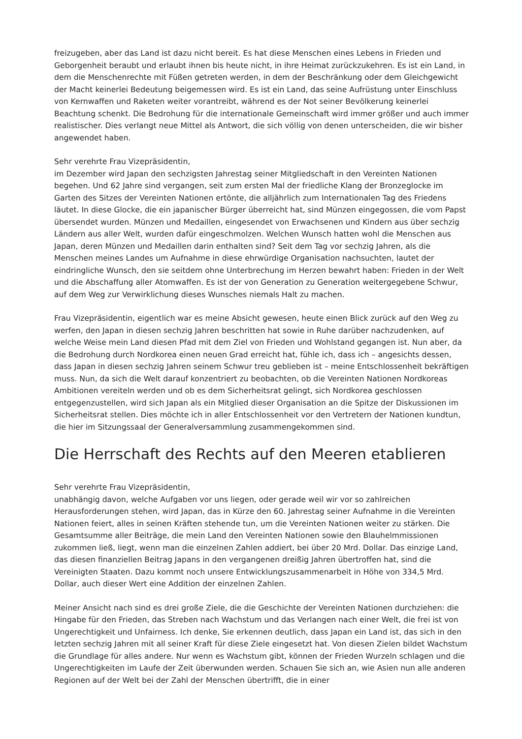freizugeben, aber das Land ist dazu nicht bereit. Es hat diese Menschen eines Lebens in Frieden und Geborgenheit beraubt und erlaubt ihnen bis heute nicht, in ihre Heimat zurückzukehren. Es ist ein Land, in dem die Menschenrechte mit Füßen getreten werden, in dem der Beschränkung oder dem Gleichgewicht der Macht keinerlei Bedeutung beigemessen wird. Es ist ein Land, das seine Aufrüstung unter Einschluss von Kernwaffen und Raketen weiter vorantreibt, während es der Not seiner Bevölkerung keinerlei Beachtung schenkt. Die Bedrohung für die internationale Gemeinschaft wird immer größer und auch immer realistischer. Dies verlangt neue Mittel als Antwort, die sich völlig von denen unterscheiden, die wir bisher angewendet haben.
Sehr verehrte Frau Vizepräsidentin,
im Dezember wird Japan den sechzigsten Jahrestag seiner Mitgliedschaft in den Vereinten Nationen begehen. Und 62 Jahre sind vergangen, seit zum ersten Mal der friedliche Klang der Bronzeglocke im Garten des Sitzes der Vereinten Nationen ertönte, die alljährlich zum Internationalen Tag des Friedens läutet. In diese Glocke, die ein japanischer Bürger überreicht hat, sind Münzen eingegossen, die vom Papst übersendet wurden. Münzen und Medaillen, eingesendet von Erwachsenen und Kindern aus über sechzig Ländern aus aller Welt, wurden dafür eingeschmolzen. Welchen Wunsch hatten wohl die Menschen aus Japan, deren Münzen und Medaillen darin enthalten sind? Seit dem Tag vor sechzig Jahren, als die Menschen meines Landes um Aufnahme in diese ehrwürdige Organisation nachsuchten, lautet der eindringliche Wunsch, den sie seitdem ohne Unterbrechung im Herzen bewahrt haben: Frieden in der Welt und die Abschaffung aller Atomwaffen. Es ist der von Generation zu Generation weitergegebene Schwur, auf dem Weg zur Verwirklichung dieses Wunsches niemals Halt zu machen.
Frau Vizepräsidentin, eigentlich war es meine Absicht gewesen, heute einen Blick zurück auf den Weg zu werfen, den Japan in diesen sechzig Jahren beschritten hat sowie in Ruhe darüber nachzudenken, auf welche Weise mein Land diesen Pfad mit dem Ziel von Frieden und Wohlstand gegangen ist. Nun aber, da die Bedrohung durch Nordkorea einen neuen Grad erreicht hat, fühle ich, dass ich – angesichts dessen, dass Japan in diesen sechzig Jahren seinem Schwur treu geblieben ist – meine Entschlossenheit bekräftigen muss. Nun, da sich die Welt darauf konzentriert zu beobachten, ob die Vereinten Nationen Nordkoreas Ambitionen vereiteln werden und ob es dem Sicherheitsrat gelingt, sich Nordkorea geschlossen entgegenzustellen, wird sich Japan als ein Mitglied dieser Organisation an die Spitze der Diskussionen im Sicherheitsrat stellen. Dies möchte ich in aller Entschlossenheit vor den Vertretern der Nationen kundtun, die hier im Sitzungssaal der Generalversammlung zusammengekommen sind.
Die Herrschaft des Rechts auf den Meeren etablieren
Sehr verehrte Frau Vizepräsidentin,
unabhängig davon, welche Aufgaben vor uns liegen, oder gerade weil wir vor so zahlreichen Herausforderungen stehen, wird Japan, das in Kürze den 60. Jahrestag seiner Aufnahme in die Vereinten Nationen feiert, alles in seinen Kräften stehende tun, um die Vereinten Nationen weiter zu stärken. Die Gesamtsumme aller Beiträge, die mein Land den Vereinten Nationen sowie den Blauhelmmissionen zukommen ließ, liegt, wenn man die einzelnen Zahlen addiert, bei über 20 Mrd. Dollar. Das einzige Land, das diesen finanziellen Beitrag Japans in den vergangenen dreißig Jahren übertroffen hat, sind die Vereinigten Staaten. Dazu kommt noch unsere Entwicklungszusammenarbeit in Höhe von 334,5 Mrd. Dollar, auch dieser Wert eine Addition der einzelnen Zahlen.
Meiner Ansicht nach sind es drei große Ziele, die die Geschichte der Vereinten Nationen durchziehen: die Hingabe für den Frieden, das Streben nach Wachstum und das Verlangen nach einer Welt, die frei ist von Ungerechtigkeit und Unfairness. Ich denke, Sie erkennen deutlich, dass Japan ein Land ist, das sich in den letzten sechzig Jahren mit all seiner Kraft für diese Ziele eingesetzt hat. Von diesen Zielen bildet Wachstum die Grundlage für alles andere. Nur wenn es Wachstum gibt, können der Frieden Wurzeln schlagen und die Ungerechtigkeiten im Laufe der Zeit überwunden werden. Schauen Sie sich an, wie Asien nun alle anderen Regionen auf der Welt bei der Zahl der Menschen übertrifft, die in einer